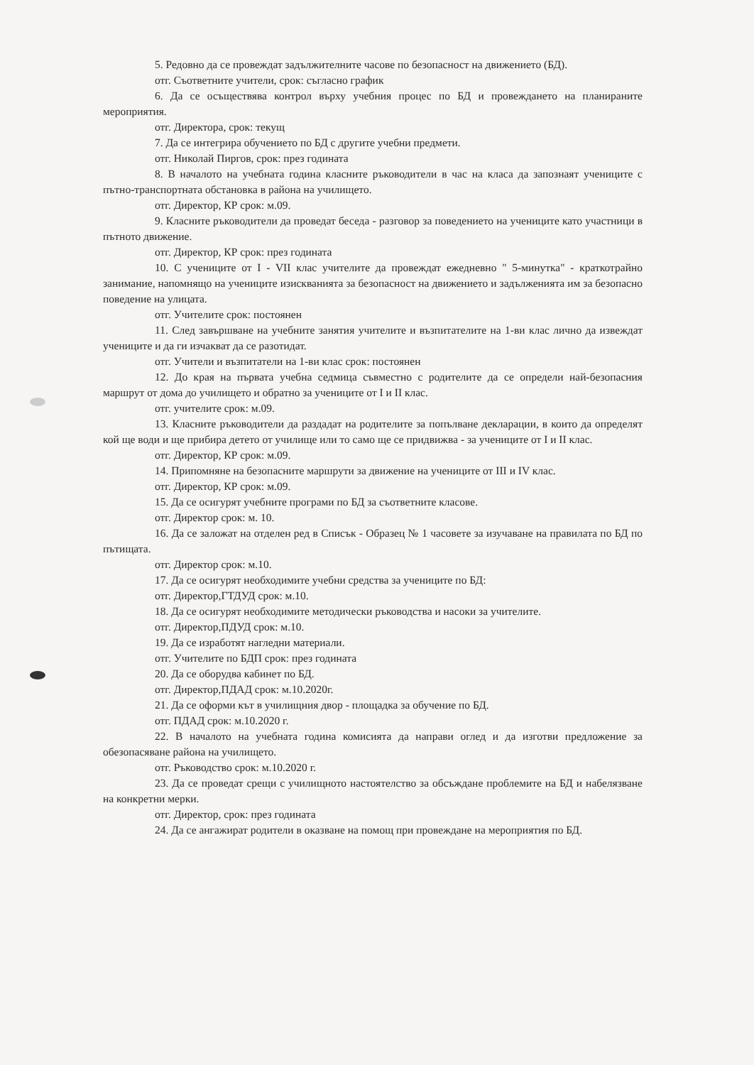5. Редовно да се провеждат задължителните часове по безопасност на движението (БД).
отг. Съответните учители, срок: съгласно график
6. Да се осъществява контрол върху учебния процес по БД и провеждането на планираните мероприятия.
отг. Директора, срок: текущ
7. Да се интегрира обучението по БД с другите учебни предмети.
отг. Николай Пиргов, срок: през годината
8. В началото на учебната година класните ръководители в час на класа да запознаят учениците с пътно-транспортната обстановка в района на училището.
отг. Директор, КР срок: м.09.
9. Класните ръководители да проведат беседа - разговор за поведението на учениците като участници в пътното движение.
отг. Директор, КР срок: през годината
10. С учениците от I - VII клас учителите да провеждат ежедневно " 5-минутка" - краткотрайно занимание, напомнящо на учениците изискванията за безопасност на движението и задълженията им за безопасно поведение на улицата.
отг. Учителите срок: постоянен
11. След завършване на учебните занятия учителите и възпитателите на 1-ви клас лично да извеждат учениците и да ги изчакват да се разотидат.
отг. Учители и възпитатели на 1-ви клас срок: постоянен
12. До края на първата учебна седмица съвместно с родителите да се определи най-безопасния маршрут от дома до училището и обратно за учениците от I и II клас.
отг. учителите срок: м.09.
13. Класните ръководители да раздадат на родителите за попълване декларации, в които да определят кой ще води и ще прибира детето от училище или то само ще се придвижва - за учениците от I и II клас.
отг. Директор, КР срок: м.09.
14. Припомняне на безопасните маршрути за движение на учениците от III и IV клас.
отг. Директор, КР срок: м.09.
15. Да се осигурят учебните програми по БД за съответните класове.
отг. Директор срок: м. 10.
16. Да се заложат на отделен ред в Списък - Образец № 1 часовете за изучаване на правилата по БД по пътищата.
отг. Директор срок: м.10.
17. Да се осигурят необходимите учебни средства за учениците по БД:
отг. Директор,ГТДУД срок: м.10.
18. Да се осигурят необходимите методически ръководства и насоки за учителите.
отг. Директор,ПДУД срок: м.10.
19. Да се изработят нагледни материали.
отг. Учителите по БДП срок: през годината
20. Да се оборудва кабинет по БД.
отг. Директор,ПДАД срок: м.10.2020г.
21. Да се оформи кът в училищния двор - площадка за обучение по БД.
отг. ПДАД срок: м.10.2020 г.
22. В началото на учебната година комисията да направи оглед и да изготви предложение за обезопасяване района на училището.
отг. Ръководство срок: м.10.2020 г.
23. Да се проведат срещи с училищното настоятелство за обсъждане проблемите на БД и набелязване на конкретни мерки.
отг. Директор, срок: през годината
24. Да се ангажират родители в оказване на помощ при провеждане на мероприятия по БД.